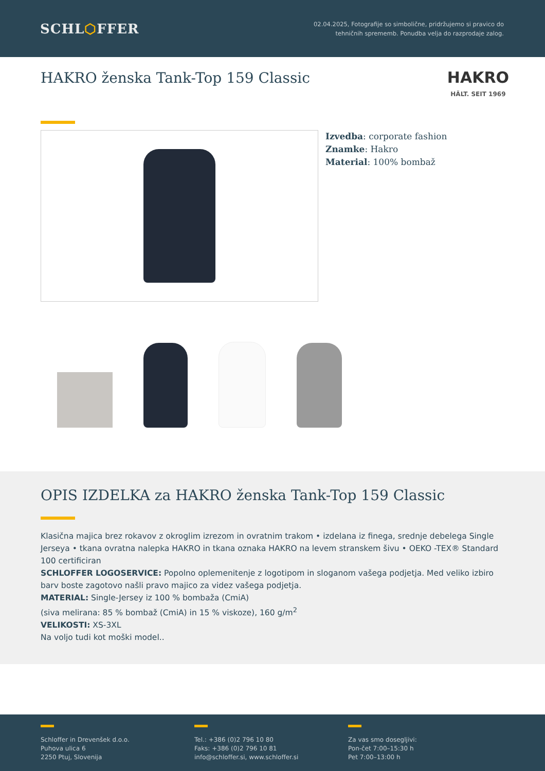SCHL⬡FFER
02.04.2025, Fotografije so simbolične, pridržujemo si pravico do
tehničnih sprememb. Ponudba velja do razprodaje zalog.
HAKRO ženska Tank-Top 159 Classic
HAKRO
HÄLT. SEIT 1969
Izvedba: corporate fashion
Znamke: Hakro
Material: 100% bombaž
OPIS IZDELKA za HAKRO ženska Tank-Top 159 Classic
Klasična majica brez rokavov z okroglim izrezom in ovratnim trakom • izdelana iz finega, srednje debelega Single Jerseya • tkana ovratna nalepka HAKRO in tkana oznaka HAKRO na levem stranskem šivu • OEKO -TEX® Standard 100 certificiran
SCHLOFFER LOGOSERVICE: Popolno oplemenitenje z logotipom in sloganom vašega podjetja. Med veliko izbiro barv boste zagotovo našli pravo majico za videz vašega podjetja.
MATERIAL: Single-Jersey iz 100 % bombaža (CmiA)
(siva melirana: 85 % bombaž (CmiA) in 15 % viskoze), 160 g/m<sup>2</sup>
VELIKOSTI: XS-3XL
Na voljo tudi kot moški model..
Schloffer in Drevenšek d.o.o.
Puhova ulica 6
2250 Ptuj, Slovenija
Tel.: +386 (0)2 796 10 80
Faks: +386 (0)2 796 10 81
info@schloffer.si, www.schloffer.si
Za vas smo dosegljivi:
Pon-čet 7:00–15:30 h
Pet 7:00–13:00 h